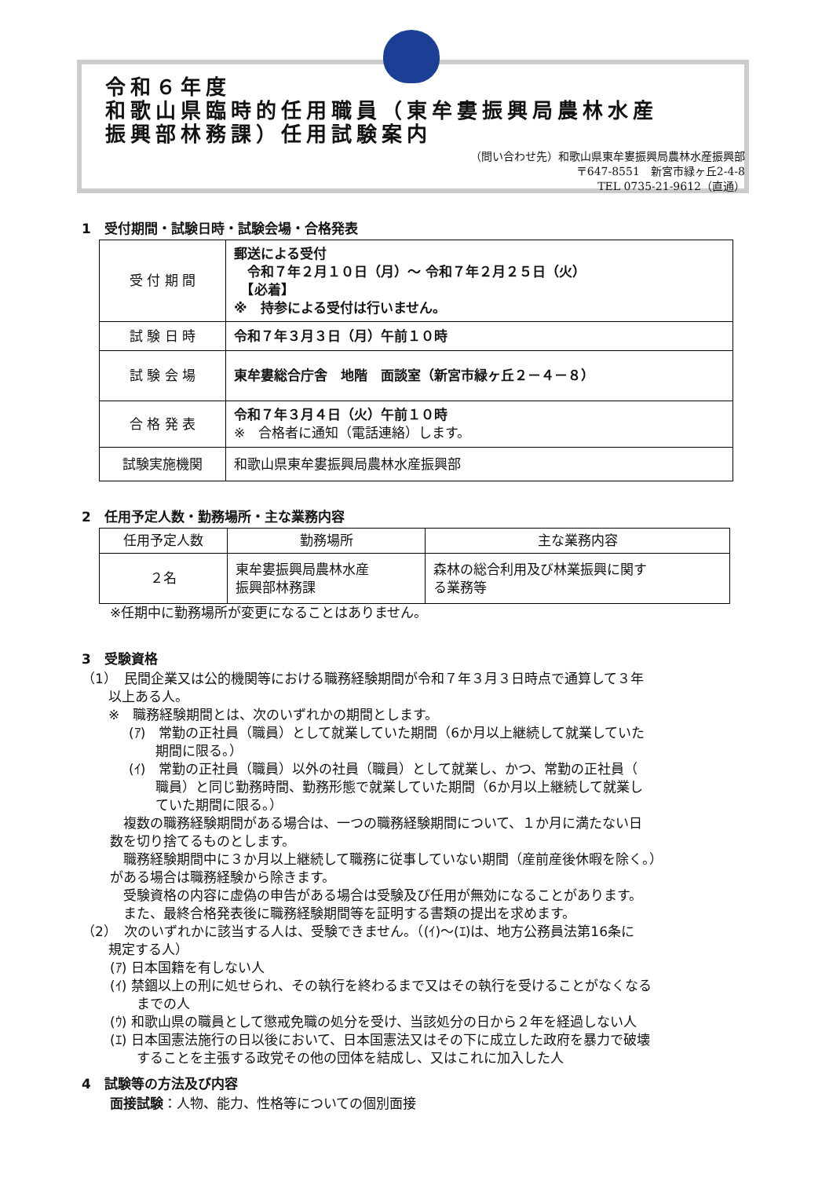令和６年度
和歌山県臨時的任用職員（東牟婁振興局農林水産
振興部林務課）任用試験案内
（問い合わせ先）和歌山県東牟婁振興局農林水産振興部
〒647-8551　新宮市緑ヶ丘2-4-8
TEL 0735-21-9612（直通）
1　受付期間・試験日時・試験会場・合格発表
| 受 付 期 間 | 郵送による受付 令和７年２月１０日（月）～ 令和７年２月２５日（火） 【必着】 ※ 持参による受付は行いません。 |
| 試 験 日 時 | 令和７年３月３日（月）午前１０時 |
| 試 験 会 場 | 東牟婁総合庁舎 地階 面談室（新宮市緑ヶ丘２－４－８） |
| 合 格 発 表 | 令和７年３月４日（火）午前１０時 ※ 合格者に通知（電話連絡）します。 |
| 試験実施機関 | 和歌山県東牟婁振興局農林水産振興部 |
2　任用予定人数・勤務場所・主な業務内容
| 任用予定人数 | 勤務場所 | 主な業務内容 |
| --- | --- | --- |
| ２名 | 東牟婁振興局農林水産 振興部林務課 | 森林の総合利用及び林業振興に関す る業務等 |
※任期中に勤務場所が変更になることはありません。
3　受験資格
（1）　民間企業又は公的機関等における職務経験期間が令和７年３月３日時点で通算して３年
　　以上ある人。
　　※　職務経験期間とは、次のいずれかの期間とします。
(ｱ)　常勤の正社員（職員）として就業していた期間（6か月以上継続して就業していた
　　期間に限る。）
(ｲ)　常勤の正社員（職員）以外の社員（職員）として就業し、かつ、常勤の正社員（
　　職員）と同じ勤務時間、勤務形態で就業していた期間（6か月以上継続して就業し
　　ていた期間に限る。）
　複数の職務経験期間がある場合は、一つの職務経験期間について、１か月に満たない日
数を切り捨てるものとします。
　職務経験期間中に３か月以上継続して職務に従事していない期間（産前産後休暇を除く。）
がある場合は職務経験から除きます。
　受験資格の内容に虚偽の申告がある場合は受験及び任用が無効になることがあります。
　また、最終合格発表後に職務経験期間等を証明する書類の提出を求めます。
（2）　次のいずれかに該当する人は、受験できません。（(ｲ)～(ｴ)は、地方公務員法第16条に
　　規定する人）
(ｱ) 日本国籍を有しない人
(ｲ) 禁錮以上の刑に処せられ、その執行を終わるまで又はその執行を受けることがなくなる
　　までの人
(ｳ) 和歌山県の職員として懲戒免職の処分を受け、当該処分の日から２年を経過しない人
(ｴ) 日本国憲法施行の日以後において、日本国憲法又はその下に成立した政府を暴力で破壊
　　することを主張する政党その他の団体を結成し、又はこれに加入した人
4　試験等の方法及び内容
面接試験：人物、能力、性格等についての個別面接